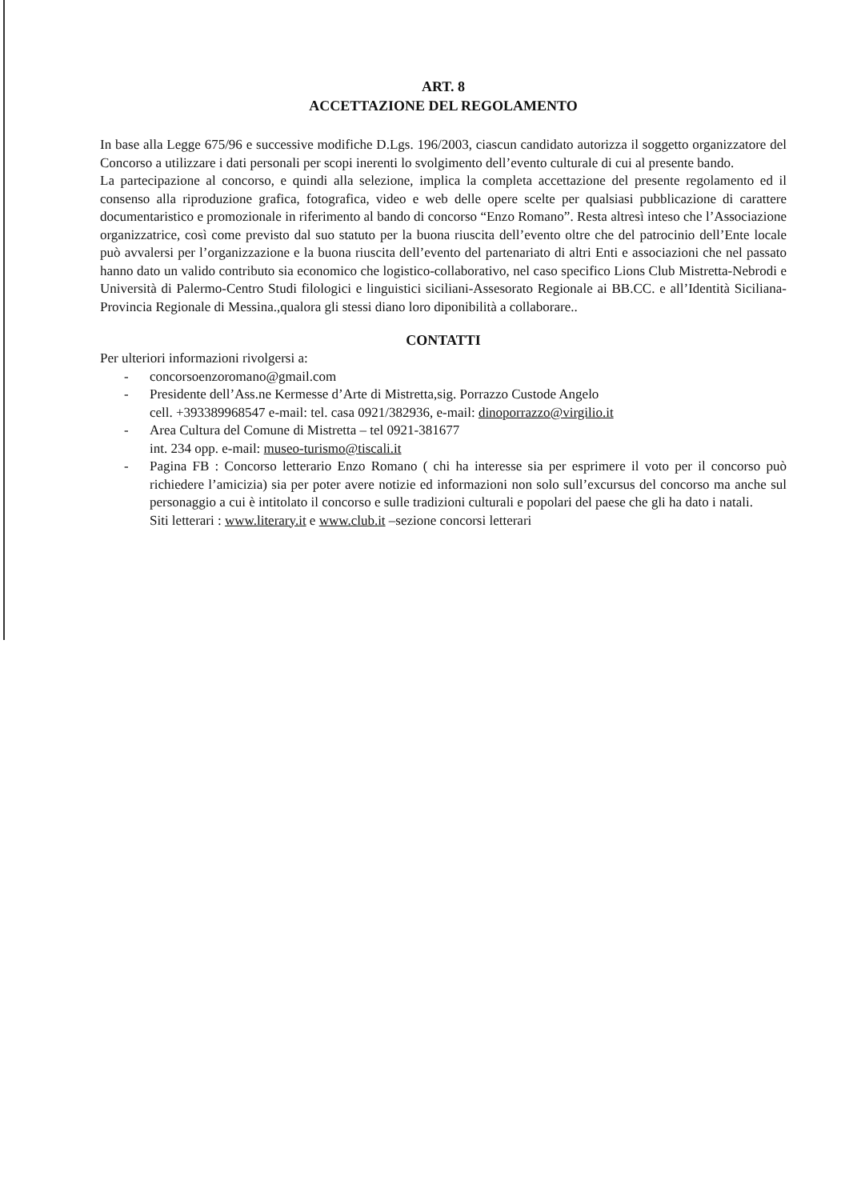ART. 8
ACCETTAZIONE DEL REGOLAMENTO
In base alla Legge 675/96 e successive modifiche D.Lgs. 196/2003, ciascun candidato autorizza il soggetto organizzatore del Concorso a utilizzare i dati personali per scopi inerenti lo svolgimento dell’evento culturale di cui al presente bando.
La partecipazione al concorso, e quindi alla selezione, implica la completa accettazione del presente regolamento ed il consenso alla riproduzione grafica, fotografica, video e web delle opere scelte per qualsiasi pubblicazione di carattere documentaristico e promozionale in riferimento al bando di concorso “Enzo Romano”. Resta altresì inteso che l’Associazione organizzatrice, così come previsto dal suo statuto per la buona riuscita dell’evento oltre che del patrocinio dell’Ente locale può avvalersi per l’organizzazione e la buona riuscita dell’evento del partenariato di altri Enti e associazioni che nel passato hanno dato un valido contributo sia economico che logistico-collaborativo, nel caso specifico Lions Club Mistretta-Nebrodi e Università di Palermo-Centro Studi filologici e linguistici siciliani-Assesorato Regionale ai BB.CC. e all’Identità Siciliana-Provincia Regionale di Messina.,qualora gli stessi diano loro diponibilità a collaborare..
CONTATTI
Per ulteriori informazioni rivolgersi a:
- concorsoenzoromano@gmail.com
- Presidente dell’Ass.ne Kermesse d’Arte di Mistretta,sig. Porrazzo Custode Angelo
cell. +393389968547 e-mail: tel. casa 0921/382936, e-mail: dinoporrazzo@virgilio.it
- Area Cultura del Comune di Mistretta – tel 0921-381677
int. 234 opp. e-mail: museo-turismo@tiscali.it
- Pagina FB : Concorso letterario Enzo Romano ( chi ha interesse sia per esprimere il voto per il concorso può richiedere l’amicizia) sia per poter avere notizie ed informazioni non solo sull’excursus del concorso ma anche sul personaggio a cui è intitolato il concorso e sulle tradizioni culturali e popolari del paese che gli ha dato i natali.
Siti letterari : www.literary.it e www.club.it –sezione concorsi letterari